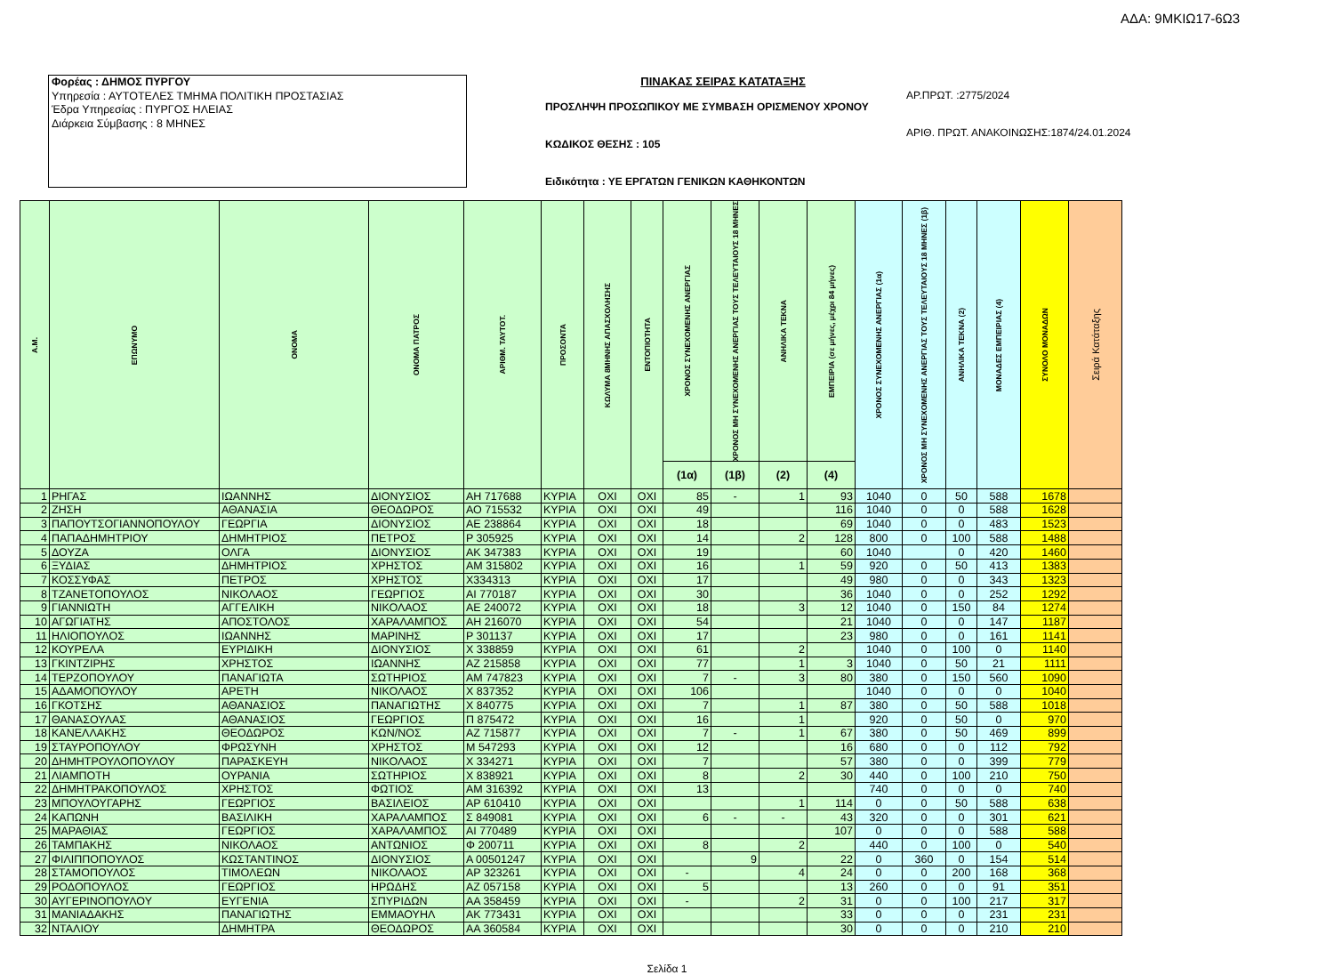ΑΔΑ: 9ΜΚΙΩ17-6Ω3
Φορέας : ΔΗΜΟΣ ΠΥΡΓΟΥ
Υπηρεσία : ΑΥΤΟΤΕΛΕΣ ΤΜΗΜΑ ΠΟΛΙΤΙΚΗ ΠΡΟΣΤΑΣΙΑΣ
Έδρα Υπηρεσίας : ΠΥΡΓΟΣ ΗΛΕΙΑΣ
Διάρκεια Σύμβασης : 8 ΜΗΝΕΣ
ΠΙΝΑΚΑΣ ΣΕΙΡΑΣ ΚΑΤΑΤΑΞΗΣ
ΠΡΟΣΛΗΨΗ ΠΡΟΣΩΠΙΚΟΥ ΜΕ ΣΥΜΒΑΣΗ ΟΡΙΣΜΕΝΟΥ ΧΡΟΝΟΥ
ΚΩΔΙΚΟΣ ΘΕΣΗΣ : 105
Ειδικότητα : ΥΕ ΕΡΓΑΤΩΝ ΓΕΝΙΚΩΝ ΚΑΘΗΚΟΝΤΩΝ
ΑΡ.ΠΡΩΤ. :2775/2024
ΑΡΙΘ. ΠΡΩΤ. ΑΝΑΚΟΙΝΩΣΗΣ:1874/24.01.2024
| Α.Μ. | ΕΠΩΝΥΜΟ | ΟΝΟΜΑ | ΟΝΟΜΑ ΠΑΤΡΟΣ | ΑΡΙΘΜ. ΤΑΥΤΟΤ. | ΠΡΟΣΟΝΤΑ | ΚΩΛΥΜΑ 8ΜΗΝΗΣ ΑΠΑΣΧΟΛΗΣΗΣ | ΕΝΤΟΠΙΟΤΗΤΑ | ΧΡΟΝΟΣ ΣΥΝΕΧΟΜΕΝΗΣ ΑΝΕΡΓΙΑΣ | ΧΡΟΝΟΣ ΜΗ ΣΥΝΕΧΟΜΕΝΗΣ ΑΝΕΡΓΙΑΣ ΤΟΥΣ ΤΕΛΕΥΤΑΙΟΥΣ 18 ΜΗΝΕΣ | ΑΝΗΛΙΚΑ ΤΕΚΝΑ | ΕΜΠΕΙΡΙΑ (σε μήνες, μέχρι 84 μήνες) | ΧΡΟΝΟΣ ΣΥΝΕΧΟΜΕΝΗΣ ΑΝΕΡΓΙΑΣ (1α) | ΧΡΟΝΟΣ ΜΗ ΣΥΝΕΧΟΜΕΝΗΣ ΑΝΕΡΓΙΑΣ ΤΟΥΣ ΤΕΛΕΥΤΑΙΟΥΣ 18 ΜΗΝΕΣ (1β) | ΑΝΗΛΙΚΑ ΤΕΚΝΑ (2) | ΜΟΝΑΔΕΣ ΕΜΠΕΙΡΙΑΣ (4) | ΣΥΝΟΛΟ ΜΟΝΑΔΩΝ | Σειρά Κατάταξης |
| --- | --- | --- | --- | --- | --- | --- | --- | --- | --- | --- | --- | --- | --- | --- | --- | --- | --- |
| | | | | | | | | (1α) | (1β) | (2) | (4) | | | | | | |
| 1 | ΡΗΓΑΣ | ΙΩΑΝΝΗΣ | ΔΙΟΝΥΣΙΟΣ | ΑΗ 717688 | ΚΥΡΙΑ | ΟΧΙ | ΟΧΙ | 85 | - | 1 | 93 | 1040 | 0 | 50 | 588 | 1678 | |
| 2 | ΖΗΣΗ | ΑΘΑΝΑΣΙΑ | ΘΕΟΔΩΡΟΣ | ΑΟ 715532 | ΚΥΡΙΑ | ΟΧΙ | ΟΧΙ | 49 | | | 116 | 1040 | 0 | 0 | 588 | 1628 | |
| 3 | ΠΑΠΟΥΤΣΟΓΙΑΝΝΟΠΟΥΛΟΥ | ΓΕΩΡΓΙΑ | ΔΙΟΝΥΣΙΟΣ | ΑΕ 238864 | ΚΥΡΙΑ | ΟΧΙ | ΟΧΙ | 18 | | | 69 | 1040 | 0 | 0 | 483 | 1523 | |
| 4 | ΠΑΠΑΔΗΜΗΤΡΙΟΥ | ΔΗΜΗΤΡΙΟΣ | ΠΕΤΡΟΣ | Ρ 305925 | ΚΥΡΙΑ | ΟΧΙ | ΟΧΙ | 14 | | 2 | 128 | 800 | 0 | 100 | 588 | 1488 | |
| 5 | ΔΟΥΖΑ | ΟΛΓΑ | ΔΙΟΝΥΣΙΟΣ | ΑΚ 347383 | ΚΥΡΙΑ | ΟΧΙ | ΟΧΙ | 19 | | | 60 | 1040 | | 0 | 420 | 1460 | |
| 6 | ΞΥΔΙΑΣ | ΔΗΜΗΤΡΙΟΣ | ΧΡΗΣΤΟΣ | ΑΜ 315802 | ΚΥΡΙΑ | ΟΧΙ | ΟΧΙ | 16 | | 1 | 59 | 920 | 0 | 50 | 413 | 1383 | |
| 7 | ΚΟΣΣΥΦΑΣ | ΠΕΤΡΟΣ | ΧΡΗΣΤΟΣ | Χ334313 | ΚΥΡΙΑ | ΟΧΙ | ΟΧΙ | 17 | | | 49 | 980 | 0 | 0 | 343 | 1323 | |
| 8 | ΤΖΑΝΕΤΟΠΟΥΛΟΣ | ΝΙΚΟΛΑΟΣ | ΓΕΩΡΓΙΟΣ | ΑΙ 770187 | ΚΥΡΙΑ | ΟΧΙ | ΟΧΙ | 30 | | | 36 | 1040 | 0 | 0 | 252 | 1292 | |
| 9 | ΓΙΑΝΝΙΩΤΗ | ΑΓΓΕΛΙΚΗ | ΝΙΚΟΛΑΟΣ | ΑΕ 240072 | ΚΥΡΙΑ | ΟΧΙ | ΟΧΙ | 18 | | 3 | 12 | 1040 | 0 | 150 | 84 | 1274 | |
| 10 | ΑΓΩΓΙΑΤΗΣ | ΑΠΟΣΤΟΛΟΣ | ΧΑΡΑΛΑΜΠΟΣ | ΑΗ 216070 | ΚΥΡΙΑ | ΟΧΙ | ΟΧΙ | 54 | | | 21 | 1040 | 0 | 0 | 147 | 1187 | |
| 11 | ΗΛΙΟΠΟΥΛΟΣ | ΙΩΑΝΝΗΣ | ΜΑΡΙΝΗΣ | Ρ 301137 | ΚΥΡΙΑ | ΟΧΙ | ΟΧΙ | 17 | | | 23 | 980 | 0 | 0 | 161 | 1141 | |
| 12 | ΚΟΥΡΕΛΑ | ΕΥΡΙΔΙΚΗ | ΔΙΟΝΥΣΙΟΣ | Χ 338859 | ΚΥΡΙΑ | ΟΧΙ | ΟΧΙ | 61 | | 2 | | 1040 | 0 | 100 | 0 | 1140 | |
| 13 | ΓΚΙΝΤΖΙΡΗΣ | ΧΡΗΣΤΟΣ | ΙΩΑΝΝΗΣ | ΑΖ 215858 | ΚΥΡΙΑ | ΟΧΙ | ΟΧΙ | 77 | | 1 | 3 | 1040 | 0 | 50 | 21 | 1111 | |
| 14 | ΤΕΡΖΟΠΟΥΛΟΥ | ΠΑΝΑΓΙΩΤΑ | ΣΩΤΗΡΙΟΣ | ΑΜ 747823 | ΚΥΡΙΑ | ΟΧΙ | ΟΧΙ | 7 | - | 3 | 80 | 380 | 0 | 150 | 560 | 1090 | |
| 15 | ΑΔΑΜΟΠΟΥΛΟΥ | ΑΡΕΤΗ | ΝΙΚΟΛΑΟΣ | Χ 837352 | ΚΥΡΙΑ | ΟΧΙ | ΟΧΙ | 106 | | | | 1040 | 0 | 0 | 0 | 1040 | |
| 16 | ΓΚΟΤΣΗΣ | ΑΘΑΝΑΣΙΟΣ | ΠΑΝΑΓΙΩΤΗΣ | Χ 840775 | ΚΥΡΙΑ | ΟΧΙ | ΟΧΙ | 7 | | 1 | 87 | 380 | 0 | 50 | 588 | 1018 | |
| 17 | ΘΑΝΑΣΟΥΛΑΣ | ΑΘΑΝΑΣΙΟΣ | ΓΕΩΡΓΙΟΣ | Π 875472 | ΚΥΡΙΑ | ΟΧΙ | ΟΧΙ | 16 | | 1 | | 920 | 0 | 50 | 0 | 970 | |
| 18 | ΚΑΝΕΛΛΑΚΗΣ | ΘΕΟΔΩΡΟΣ | ΚΩΝ/ΝΟΣ | ΑΖ 715877 | ΚΥΡΙΑ | ΟΧΙ | ΟΧΙ | 7 | - | 1 | 67 | 380 | 0 | 50 | 469 | 899 | |
| 19 | ΣΤΑΥΡΟΠΟΥΛΟΥ | ΦΡΩΣΥΝΗ | ΧΡΗΣΤΟΣ | Μ 547293 | ΚΥΡΙΑ | ΟΧΙ | ΟΧΙ | 12 | | | 16 | 680 | 0 | 0 | 112 | 792 | |
| 20 | ΔΗΜΗΤΡΟΥΛΟΠΟΥΛΟΥ | ΠΑΡΑΣΚΕΥΗ | ΝΙΚΟΛΑΟΣ | Χ 334271 | ΚΥΡΙΑ | ΟΧΙ | ΟΧΙ | 7 | | | 57 | 380 | 0 | 0 | 399 | 779 | |
| 21 | ΛΙΑΜΠΟΤΗ | ΟΥΡΑΝΙΑ | ΣΩΤΗΡΙΟΣ | Χ 838921 | ΚΥΡΙΑ | ΟΧΙ | ΟΧΙ | 8 | | 2 | 30 | 440 | 0 | 100 | 210 | 750 | |
| 22 | ΔΗΜΗΤΡΑΚΟΠΟΥΛΟΣ | ΧΡΗΣΤΟΣ | ΦΩΤΙΟΣ | ΑΜ 316392 | ΚΥΡΙΑ | ΟΧΙ | ΟΧΙ | 13 | | | | 740 | 0 | 0 | 0 | 740 | |
| 23 | ΜΠΟΥΛΟΥΓΑΡΗΣ | ΓΕΩΡΓΙΟΣ | ΒΑΣΙΛΕΙΟΣ | ΑΡ 610410 | ΚΥΡΙΑ | ΟΧΙ | ΟΧΙ | | | 1 | 114 | 0 | 0 | 50 | 588 | 638 | |
| 24 | ΚΑΠΩΝΗ | ΒΑΣΙΛΙΚΗ | ΧΑΡΑΛΑΜΠΟΣ | Σ 849081 | ΚΥΡΙΑ | ΟΧΙ | ΟΧΙ | 6 | - | - | 43 | 320 | 0 | 0 | 301 | 621 | |
| 25 | ΜΑΡΑΘΙΑΣ | ΓΕΩΡΓΙΟΣ | ΧΑΡΑΛΑΜΠΟΣ | ΑΙ 770489 | ΚΥΡΙΑ | ΟΧΙ | ΟΧΙ | | | | 107 | 0 | 0 | 0 | 588 | 588 | |
| 26 | ΤΑΜΠΑΚΗΣ | ΝΙΚΟΛΑΟΣ | ΑΝΤΩΝΙΟΣ | Φ 200711 | ΚΥΡΙΑ | ΟΧΙ | ΟΧΙ | 8 | | 2 | | 440 | 0 | 100 | 0 | 540 | |
| 27 | ΦΙΛΙΠΠΟΠΟΥΛΟΣ | ΚΩΣΤΑΝΤΙΝΟΣ | ΔΙΟΝΥΣΙΟΣ | Α 00501247 | ΚΥΡΙΑ | ΟΧΙ | ΟΧΙ | | 9 | | 22 | 0 | 360 | 0 | 154 | 514 | |
| 28 | ΣΤΑΜΟΠΟΥΛΟΣ | ΤΙΜΟΛΕΩΝ | ΝΙΚΟΛΑΟΣ | ΑΡ 323261 | ΚΥΡΙΑ | ΟΧΙ | ΟΧΙ | - | | 4 | 24 | 0 | 0 | 200 | 168 | 368 | |
| 29 | ΡΟΔΟΠΟΥΛΟΣ | ΓΕΩΡΓΙΟΣ | ΗΡΩΔΗΣ | ΑΖ 057158 | ΚΥΡΙΑ | ΟΧΙ | ΟΧΙ | 5 | | | 13 | 260 | 0 | 0 | 91 | 351 | |
| 30 | ΑΥΓΕΡΙΝΟΠΟΥΛΟΥ | ΕΥΓΕΝΙΑ | ΣΠΥΡΙΔΩΝ | ΑΑ 358459 | ΚΥΡΙΑ | ΟΧΙ | ΟΧΙ | - | | 2 | 31 | 0 | 0 | 100 | 217 | 317 | |
| 31 | ΜΑΝΙΑΔΑΚΗΣ | ΠΑΝΑΓΙΩΤΗΣ | ΕΜΜΑΟΥΗΛ | ΑΚ 773431 | ΚΥΡΙΑ | ΟΧΙ | ΟΧΙ | | | | 33 | 0 | 0 | 0 | 231 | 231 | |
| 32 | ΝΤΑΛΙΟΥ | ΔΗΜΗΤΡΑ | ΘΕΟΔΩΡΟΣ | ΑΑ 360584 | ΚΥΡΙΑ | ΟΧΙ | ΟΧΙ | | | | 30 | 0 | 0 | 0 | 210 | 210 | |
Σελίδα 1